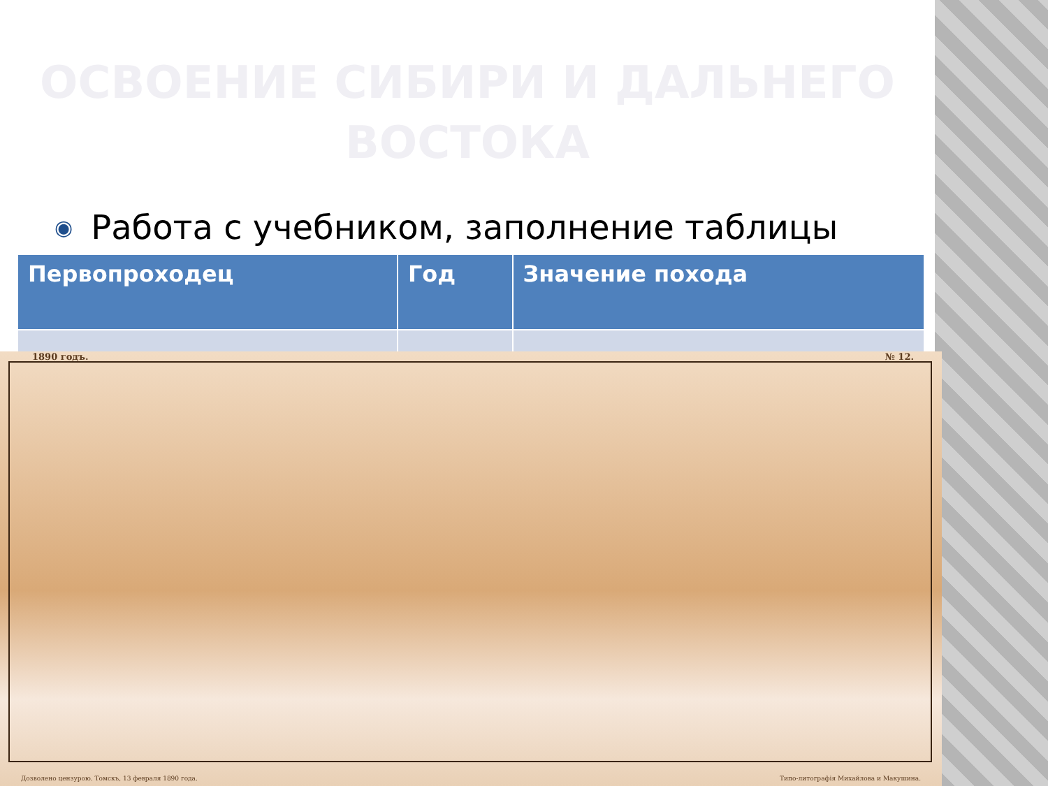ОСВОЕНИЕ СИБИРИ И ДАЛЬНЕГО ВОСТОКА
◉ Работа с учебником, заполнение таблицы
| Первопроходец | Год | Значение похода |
| --- | --- | --- |
1890 годъ. № 12.
Дозволено цензурою. Томскъ, 13 февраля 1890 года. Типо-литографія Михайлова и Макушина.